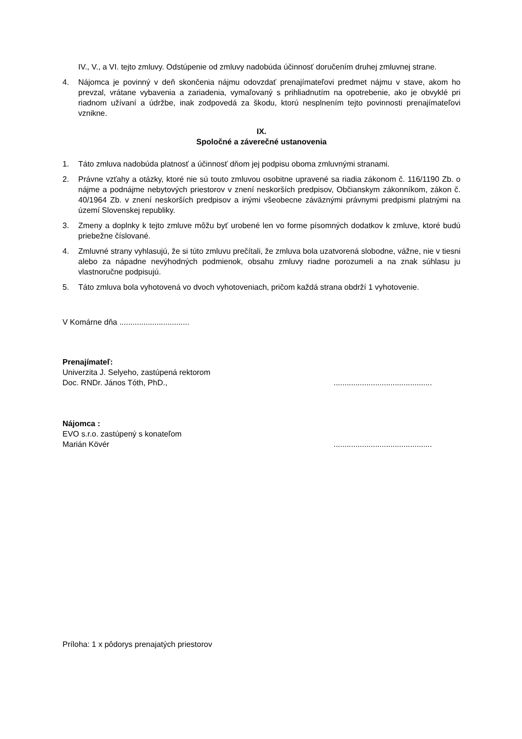IV., V., a VI. tejto zmluvy. Odstúpenie od zmluvy nadobúda účinnosť doručením druhej zmluvnej strane.
4. Nájomca je povinný v deň skončenia nájmu odovzdať prenajímateľovi predmet nájmu v stave, akom ho prevzal, vrátane vybavenia a zariadenia, vymaľovaný s prihliadnutím na opotrebenie, ako je obvyklé pri riadnom užívaní a údržbe, inak zodpovedá za škodu, ktorú nesplnením tejto povinnosti prenajímateľovi vznikne.
IX.
Spoločné a záverečné ustanovenia
1. Táto zmluva nadobúda platnosť a účinnosť dňom jej podpisu oboma zmluvnými stranami.
2. Právne vzťahy a otázky, ktoré nie sú touto zmluvou osobitne upravené sa riadia zákonom č. 116/1190 Zb. o nájme a podnájme nebytových priestorov v znení neskorších predpisov, Občianskym zákonníkom, zákon č. 40/1964 Zb. v znení neskorších predpisov a inými všeobecne záväznými právnymi predpismi platnými na území Slovenskej republiky.
3. Zmeny a doplnky k tejto zmluve môžu byť urobené len vo forme písomných dodatkov k zmluve, ktoré budú priebežne číslované.
4. Zmluvné strany vyhlasujú, že si túto zmluvu prečítali, že zmluva bola uzatvorená slobodne, vážne, nie v tiesni alebo za nápadne nevýhodných podmienok, obsahu zmluvy riadne porozumeli a na znak súhlasu ju vlastnoručne podpisujú.
5. Táto zmluva bola vyhotovená vo dvoch vyhotoveniach, pričom každá strana obdrží 1 vyhotovenie.
V Komárne dňa ................................
Prenajímateľ:
Univerzita J. Selyeho, zastúpená rektorom
Doc. RNDr. János Tóth, PhD.,.............................................
Nájomca :
EVO s.r.o. zastúpený s konateľom
Marián Kövér.............................................
Príloha: 1 x pôdorys prenajatých priestorov